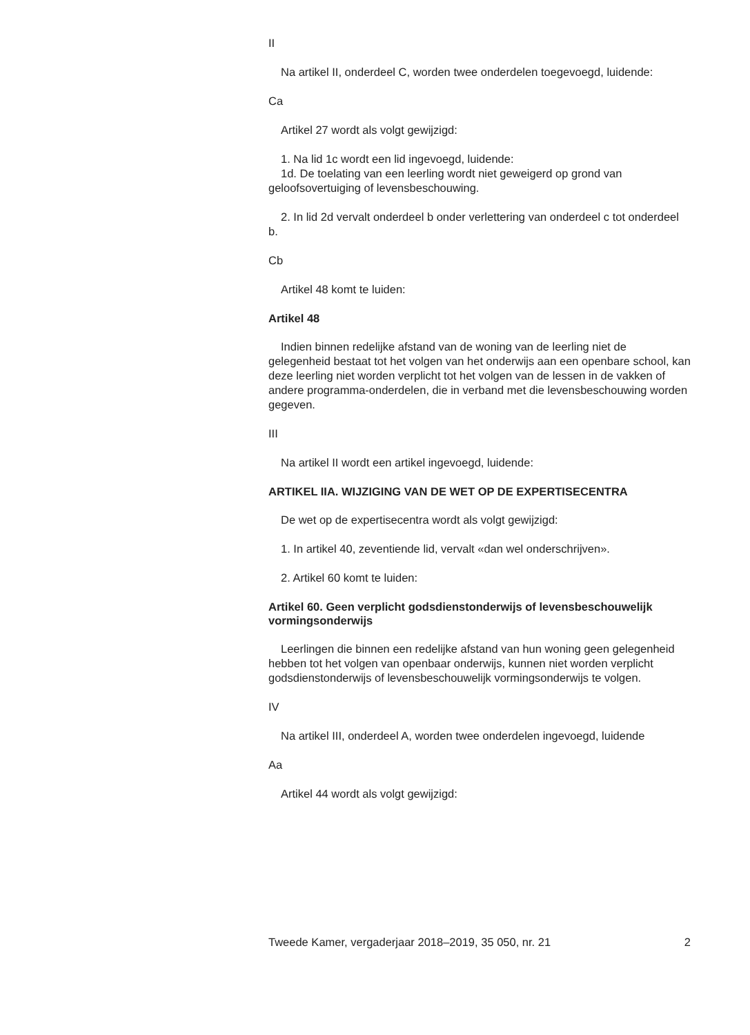II
Na artikel II, onderdeel C, worden twee onderdelen toegevoegd, luidende:
Ca
Artikel 27 wordt als volgt gewijzigd:
1. Na lid 1c wordt een lid ingevoegd, luidende:
1d. De toelating van een leerling wordt niet geweigerd op grond van geloofsovertuiging of levensbeschouwing.
2. In lid 2d vervalt onderdeel b onder verlettering van onderdeel c tot onderdeel b.
Cb
Artikel 48 komt te luiden:
Artikel 48
Indien binnen redelijke afstand van de woning van de leerling niet de gelegenheid bestaat tot het volgen van het onderwijs aan een openbare school, kan deze leerling niet worden verplicht tot het volgen van de lessen in de vakken of andere programma-onderdelen, die in verband met die levensbeschouwing worden gegeven.
III
Na artikel II wordt een artikel ingevoegd, luidende:
ARTIKEL IIA. WIJZIGING VAN DE WET OP DE EXPERTISECENTRA
De wet op de expertisecentra wordt als volgt gewijzigd:
1. In artikel 40, zeventiende lid, vervalt «dan wel onderschrijven».
2. Artikel 60 komt te luiden:
Artikel 60. Geen verplicht godsdienstonderwijs of levensbeschouwelijk vormingsonderwijs
Leerlingen die binnen een redelijke afstand van hun woning geen gelegenheid hebben tot het volgen van openbaar onderwijs, kunnen niet worden verplicht godsdienstonderwijs of levensbeschouwelijk vormingsonderwijs te volgen.
IV
Na artikel III, onderdeel A, worden twee onderdelen ingevoegd, luidende
Aa
Artikel 44 wordt als volgt gewijzigd:
Tweede Kamer, vergaderjaar 2018–2019, 35 050, nr. 21 2